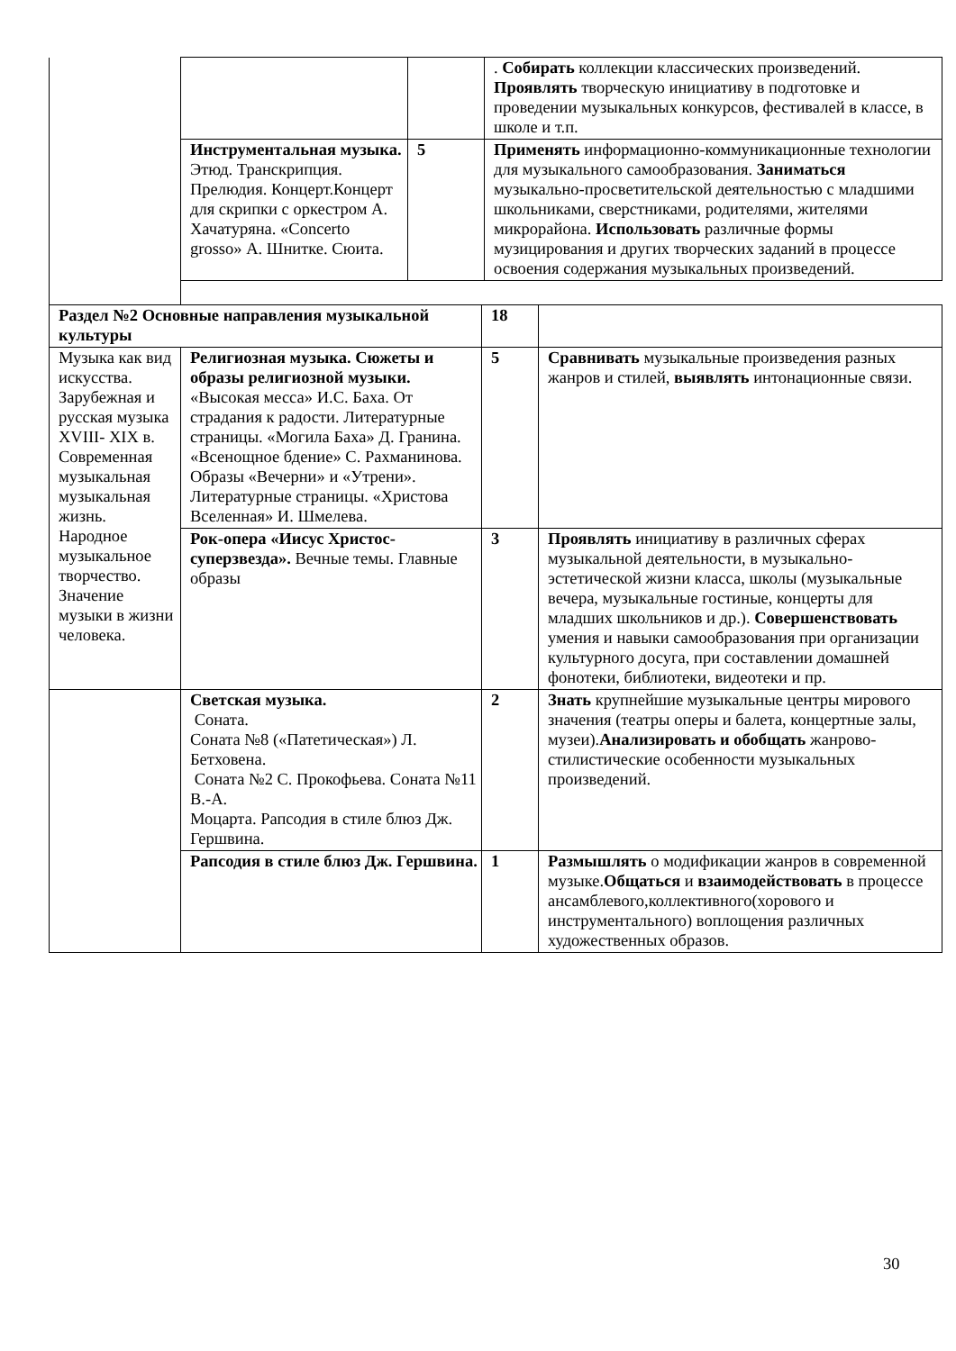| | | | . Собирать коллекции классических произведений. Проявлять творческую инициативу в подготовке и проведении музыкальных конкурсов, фестивалей в классе, в школе и т.п. |
| | Инструментальная музыка. Этюд. Транскрипция. Прелюдия. Концерт.Концерт для скрипки с оркестром А. Хачатуряна. «Concerto grosso» А. Шнитке. Сюита. | 5 | Применять информационно-коммуникационные технологии для музыкального самообразования. Заниматься музыкально-просветительской деятельностью с младшими школьниками, сверстниками, родителями, жителями микрорайона. Использовать различные формы музицирования и других творческих заданий в процессе освоения содержания музыкальных произведений. |
| Раздел №2 Основные направления музыкальной культуры | | 18 | |
| Музыка как вид искусства. Зарубежная и русская музыка XVIII- XIX в. Современная музыкальная музыкальная жизнь. Народное музыкальное творчество. Значение музыки в жизни человека. | Религиозная музыка. Сюжеты и образы религиозной музыки. «Высокая месса» И.С. Баха. От страдания к радости. Литературные страницы. «Могила Баха» Д. Гранина. «Всенощное бдение» С. Рахманинова. Образы «Вечерни» и «Утрени». Литературные страницы. «Христова Вселенная» И. Шмелева. | 5 | Сравнивать музыкальные произведения разных жанров и стилей, выявлять интонационные связи. |
| | Рок-опера «Иисус Христос-суперзвезда». Вечные темы. Главные образы | 3 | Проявлять инициативу в различных сферах музыкальной деятельности, в музыкально-эстетической жизни класса, школы (музыкальные вечера, музыкальные гостиные, концерты для младших школьников и др.). Совершенствовать умения и навыки самообразования при организации культурного досуга, при составлении домашней фонотеки, библиотеки, видеотеки и пр. |
| | Светская музыка. Соната. Соната №8 («Патетическая») Л. Бетховена. Соната №2 С. Прокофьева. Соната №11 В.-А. Моцарта. Рапсодия в стиле блюз Дж. Гершвина. | 2 | Знать крупнейшие музыкальные центры мирового значения (театры оперы и балета, концертные залы, музеи). Анализировать и обобщать жанрово-стилистические особенности музыкальных произведений. |
| | Рапсодия в стиле блюз Дж. Гершвина. | 1 | Размышлять о модификации жанров в современной музыке. Общаться и взаимодействовать в процессе ансамблевого,коллективного(хорового и инструментального) воплощения различных художественных образов. |
30